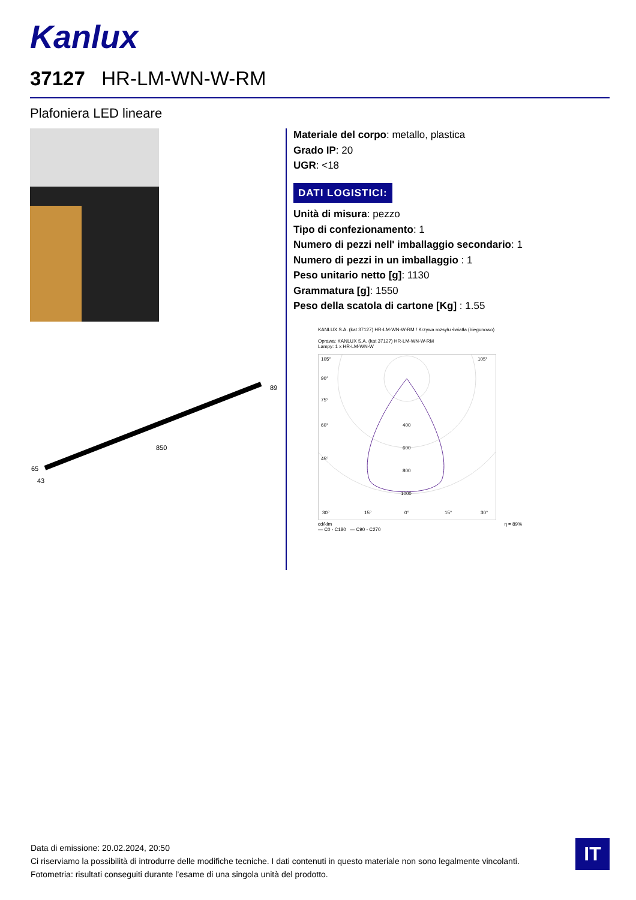Kanlux
37127 HR-LM-WN-W-RM
Plafoniera LED lineare
850
89
65
43
Materiale del corpo: metallo, plastica
Grado IP: 20
UGR: <18
DATI LOGISTICI:
Unità di misura: pezzo
Tipo di confezionamento: 1
Numero di pezzi nell' imballaggio secondario: 1
Numero di pezzi in un imballaggio : 1
Peso unitario netto [g]: 1130
Grammatura [g]: 1550
Peso della scatola di cartone [Kg] : 1.55
KANLUX S.A. (kat 37127) HR-LM-WN-W-RM / Krzywa rozsyłu światła (biegunowo)
Oprawa: KANLUX S.A. (kat 37127) HR-LM-WN-W-RM
Lampy: 1 x HR-LM-WN-W
105°
105°
90°
75°
60°
45°
400
600
800
1000
30°
15°
0°
15°
30°
cd/klm η = 89%
— C0 - C180 — C90 - C270
Data di emissione: 20.02.2024, 20:50
Ci riserviamo la possibilità di introdurre delle modifiche tecniche. I dati contenuti in questo materiale non sono legalmente vincolanti.
Fotometria: risultati conseguiti durante l’esame di una singola unità del prodotto.
IT